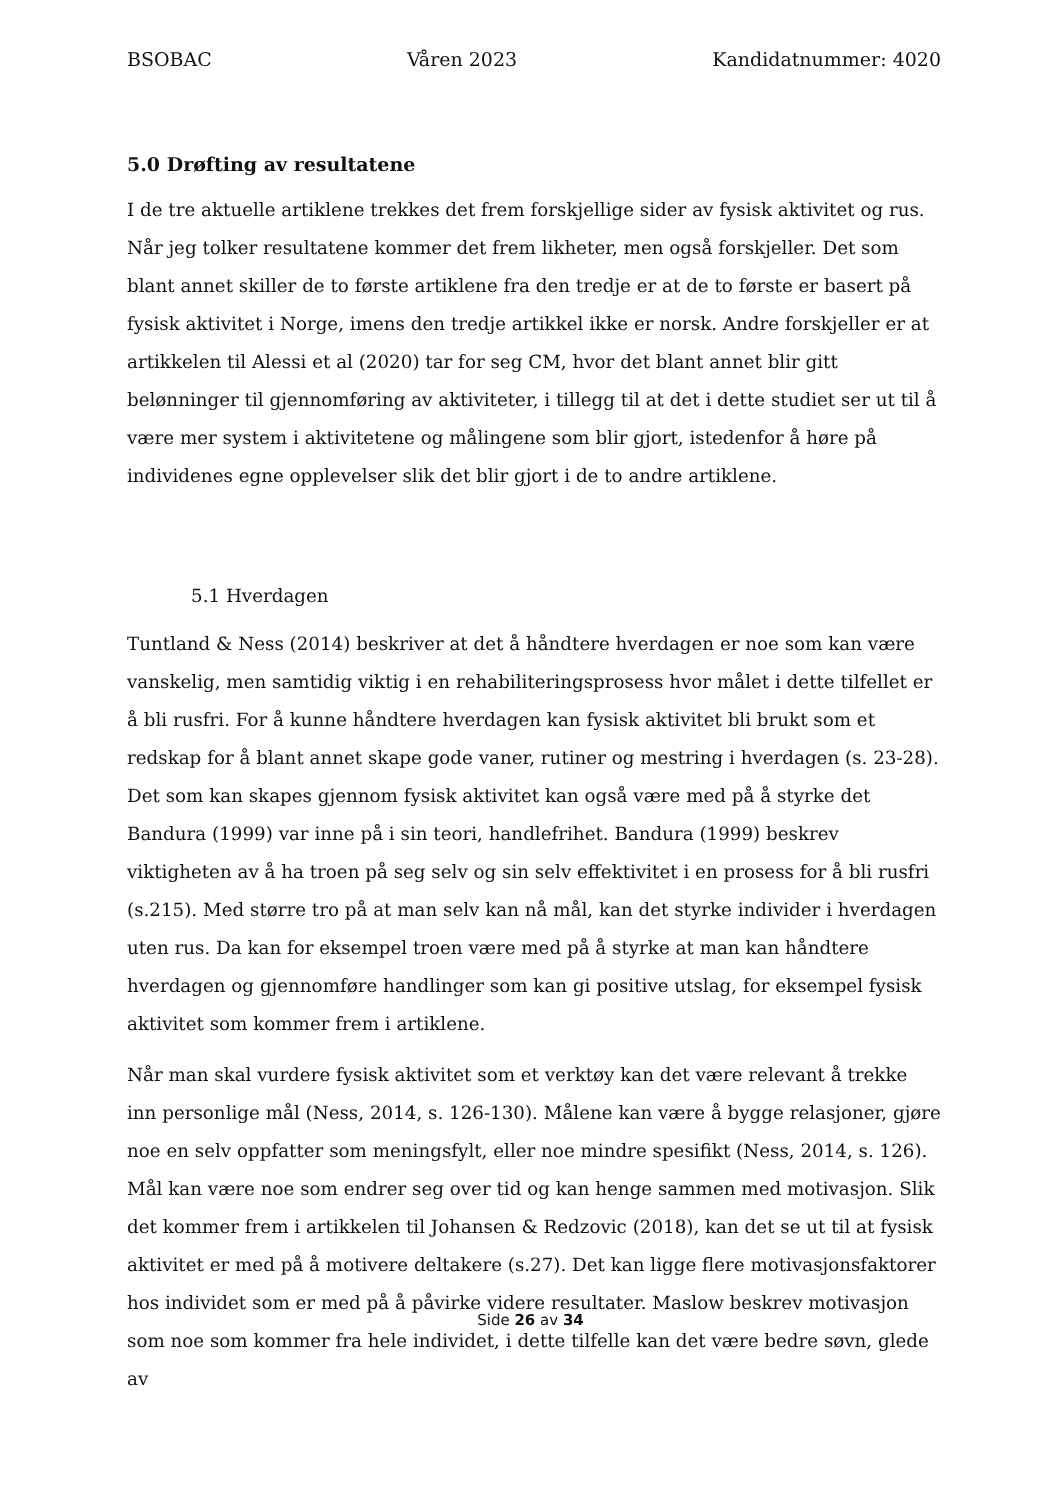BSOBAC Våren 2023 Kandidatnummer: 4020
5.0 Drøfting av resultatene
I de tre aktuelle artiklene trekkes det frem forskjellige sider av fysisk aktivitet og rus. Når jeg tolker resultatene kommer det frem likheter, men også forskjeller. Det som blant annet skiller de to første artiklene fra den tredje er at de to første er basert på fysisk aktivitet i Norge, imens den tredje artikkel ikke er norsk. Andre forskjeller er at artikkelen til Alessi et al (2020) tar for seg CM, hvor det blant annet blir gitt belønninger til gjennomføring av aktiviteter, i tillegg til at det i dette studiet ser ut til å være mer system i aktivitetene og målingene som blir gjort, istedenfor å høre på individenes egne opplevelser slik det blir gjort i de to andre artiklene.
5.1 Hverdagen
Tuntland & Ness (2014) beskriver at det å håndtere hverdagen er noe som kan være vanskelig, men samtidig viktig i en rehabiliteringsprosess hvor målet i dette tilfellet er å bli rusfri. For å kunne håndtere hverdagen kan fysisk aktivitet bli brukt som et redskap for å blant annet skape gode vaner, rutiner og mestring i hverdagen (s. 23-28). Det som kan skapes gjennom fysisk aktivitet kan også være med på å styrke det Bandura (1999) var inne på i sin teori, handlefrihet. Bandura (1999) beskrev viktigheten av å ha troen på seg selv og sin selv effektivitet i en prosess for å bli rusfri (s.215). Med større tro på at man selv kan nå mål, kan det styrke individer i hverdagen uten rus. Da kan for eksempel troen være med på å styrke at man kan håndtere hverdagen og gjennomføre handlinger som kan gi positive utslag, for eksempel fysisk aktivitet som kommer frem i artiklene.
Når man skal vurdere fysisk aktivitet som et verktøy kan det være relevant å trekke inn personlige mål (Ness, 2014, s. 126-130). Målene kan være å bygge relasjoner, gjøre noe en selv oppfatter som meningsfylt, eller noe mindre spesifikt (Ness, 2014, s. 126). Mål kan være noe som endrer seg over tid og kan henge sammen med motivasjon. Slik det kommer frem i artikkelen til Johansen & Redzovic (2018), kan det se ut til at fysisk aktivitet er med på å motivere deltakere (s.27). Det kan ligge flere motivasjonsfaktorer hos individet som er med på å påvirke videre resultater. Maslow beskrev motivasjon som noe som kommer fra hele individet, i dette tilfelle kan det være bedre søvn, glede av
Side 26 av 34